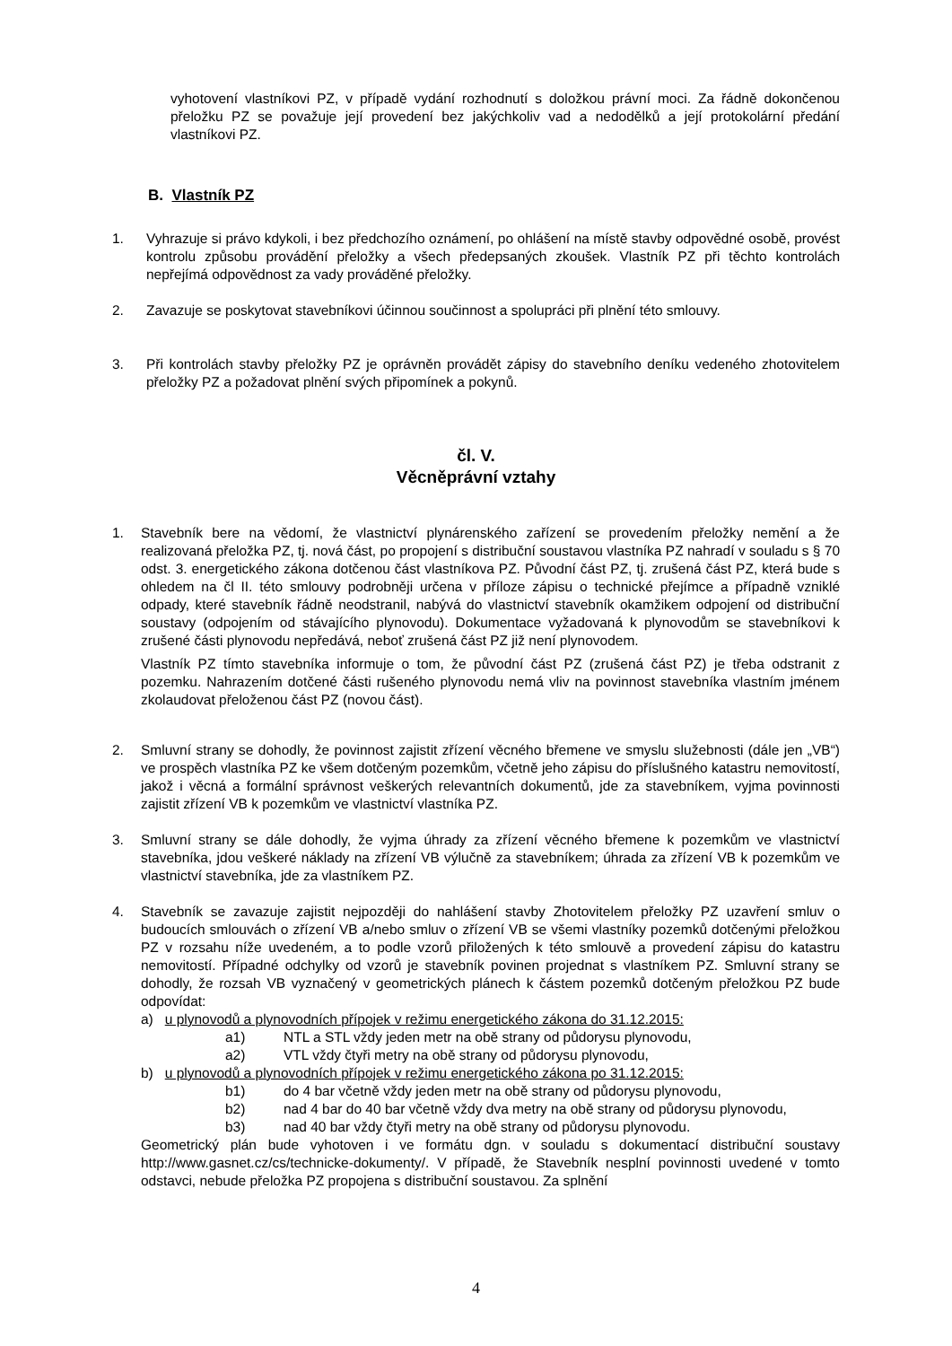vyhotovení vlastníkovi PZ, v případě vydání rozhodnutí s doložkou právní moci. Za řádně dokončenou přeložku PZ se považuje její provedení bez jakýchkoliv vad a nedodělků a její protokolární předání vlastníkovi PZ.
B. Vlastník PZ
1. Vyhrazuje si právo kdykoli, i bez předchozího oznámení, po ohlášení na místě stavby odpovědné osobě, provést kontrolu způsobu provádění přeložky a všech předepsaných zkoušek. Vlastník PZ při těchto kontrolách nepřejímá odpovědnost za vady prováděné přeložky.
2. Zavazuje se poskytovat stavebníkovi účinnou součinnost a spolupráci při plnění této smlouvy.
3. Při kontrolách stavby přeložky PZ je oprávněn provádět zápisy do stavebního deníku vedeného zhotovitelem přeložky PZ a požadovat plnění svých připomínek a pokynů.
čl. V.
Věcněprávní vztahy
1. Stavebník bere na vědomí, že vlastnictví plynárenského zařízení se provedením přeložky nemění a že realizovaná přeložka PZ, tj. nová část, po propojení s distribuční soustavou vlastníka PZ nahradí v souladu s § 70 odst. 3. energetického zákona dotčenou část vlastníkova PZ. Původní část PZ, tj. zrušená část PZ, která bude s ohledem na čl II. této smlouvy podrobněji určena v příloze zápisu o technické přejímce a případně vzniklé odpady, které stavebník řádně neodstranil, nabývá do vlastnictví stavebník okamžikem odpojení od distribuční soustavy (odpojením od stávajícího plynovodu). Dokumentace vyžadovaná k plynovodům se stavebníkovi k zrušené části plynovodu nepředává, neboť zrušená část PZ již není plynovodem.
Vlastník PZ tímto stavebníka informuje o tom, že původní část PZ (zrušená část PZ) je třeba odstranit z pozemku. Nahrazením dotčené části rušeného plynovodu nemá vliv na povinnost stavebníka vlastním jménem zkolaudovat přeloženou část PZ (novou část).
2. Smluvní strany se dohodly, že povinnost zajistit zřízení věcného břemene ve smyslu služebnosti (dále jen „VB“) ve prospěch vlastníka PZ ke všem dotčeným pozemkům, včetně jeho zápisu do příslušného katastru nemovitostí, jakož i věcná a formální správnost veškerých relevantních dokumentů, jde za stavebníkem, vyjma povinnosti zajistit zřízení VB k pozemkům ve vlastnictví vlastníka PZ.
3. Smluvní strany se dále dohodly, že vyjma úhrady za zřízení věcného břemene k pozemkům ve vlastnictví stavebníka, jdou veškeré náklady na zřízení VB výlučně za stavebníkem; úhrada za zřízení VB k pozemkům ve vlastnictví stavebníka, jde za vlastníkem PZ.
4. Stavebník se zavazuje zajistit nejpozději do nahlášení stavby Zhotovitelem přeložky PZ uzavření smluv o budoucích smlouvách o zřízení VB a/nebo smluv o zřízení VB se všemi vlastníky pozemků dotčenými přeložkou PZ v rozsahu níže uvedeném, a to podle vzorů přiložených k této smlouvě a provedení zápisu do katastru nemovitostí. Případné odchylky od vzorů je stavebník povinen projednat s vlastníkem PZ. Smluvní strany se dohodly, že rozsah VB vyznačený v geometrických plánech k částem pozemků dotčeným přeložkou PZ bude odpovídat:
a) u plynovodů a plynovodních přípojek v režimu energetického zákona do 31.12.2015:
a1) NTL a STL vždy jeden metr na obě strany od půdorysu plynovodu,
a2) VTL vždy čtyři metry na obě strany od půdorysu plynovodu,
b) u plynovodů a plynovodních přípojek v režimu energetického zákona po 31.12.2015:
b1) do 4 bar včetně vždy jeden metr na obě strany od půdorysu plynovodu,
b2) nad 4 bar do 40 bar včetně vždy dva metry na obě strany od půdorysu plynovodu,
b3) nad 40 bar vždy čtyři metry na obě strany od půdorysu plynovodu.
Geometrický plán bude vyhotoven i ve formátu dgn. v souladu s dokumentací distribuční soustavy http://www.gasnet.cz/cs/technicke-dokumenty/. V případě, že Stavebník nesplní povinnosti uvedené v tomto odstavci, nebude přeložka PZ propojena s distribuční soustavou. Za splnění
4